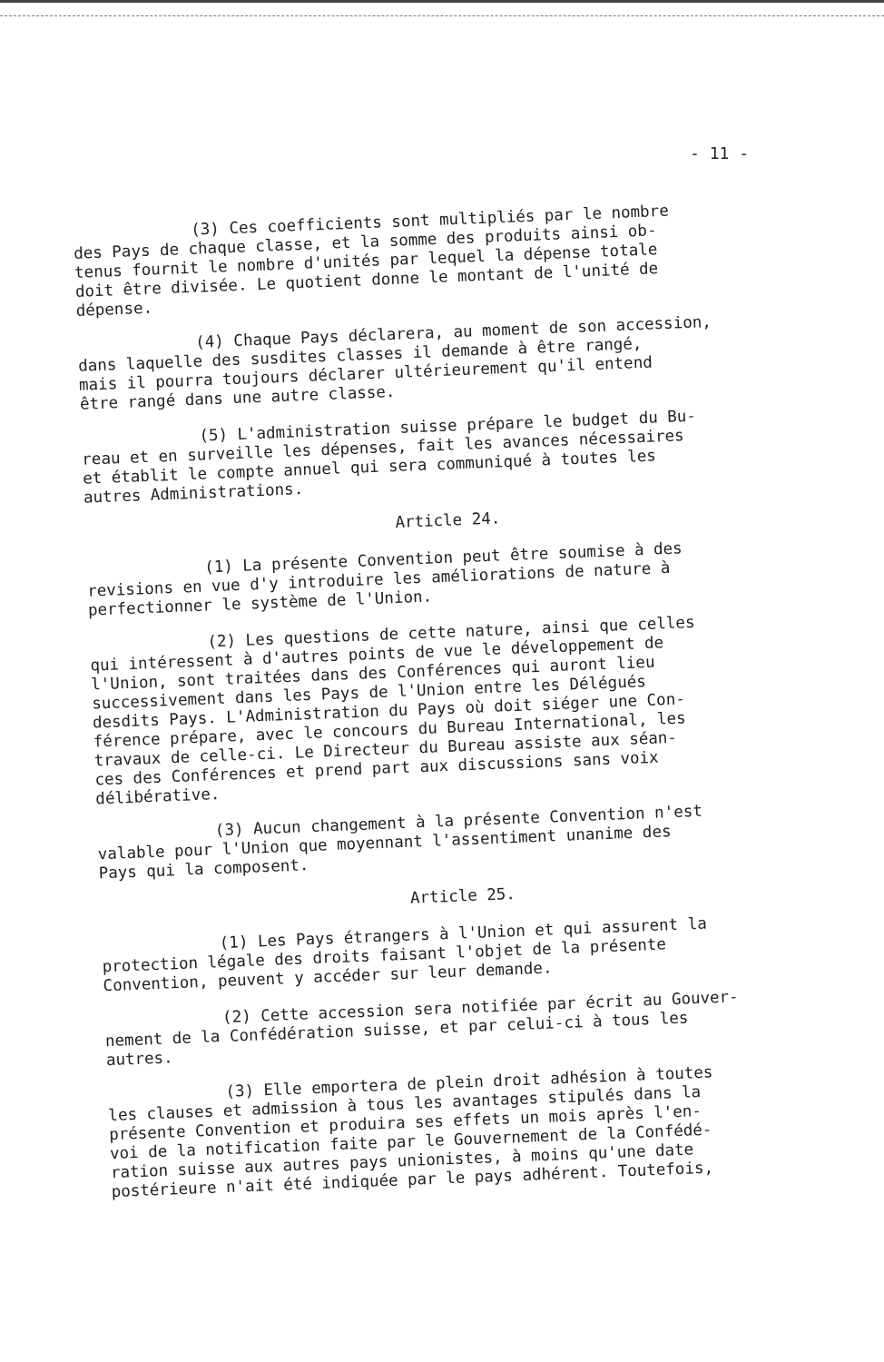- 11 -
(3) Ces coefficients sont multipliés par le nombre
des Pays de chaque classe, et la somme des produits ainsi ob-
tenus fournit le nombre d'unités par lequel la dépense totale
doit être divisée. Le quotient donne le montant de l'unité de
dépense.
(4) Chaque Pays déclarera, au moment de son accession,
dans laquelle des susdites classes il demande à être rangé,
mais il pourra toujours déclarer ultérieurement qu'il entend
être rangé dans une autre classe.
(5) L'administration suisse prépare le budget du Bu-
reau et en surveille les dépenses, fait les avances nécessaires
et établit le compte annuel qui sera communiqué à toutes les
autres Administrations.
Article 24.
(1) La présente Convention peut être soumise à des
revisions en vue d'y introduire les améliorations de nature à
perfectionner le système de l'Union.
(2) Les questions de cette nature, ainsi que celles
qui intéressent à d'autres points de vue le développement de
l'Union, sont traitées dans des Conférences qui auront lieu
successivement dans les Pays de l'Union entre les Délégués
desdits Pays. L'Administration du Pays où doit siéger une Con-
férence prépare, avec le concours du Bureau International, les
travaux de celle-ci. Le Directeur du Bureau assiste aux séan-
ces des Conférences et prend part aux discussions sans voix
délibérative.
(3) Aucun changement à la présente Convention n'est
valable pour l'Union que moyennant l'assentiment unanime des
Pays qui la composent.
Article 25.
(1) Les Pays étrangers à l'Union et qui assurent la
protection légale des droits faisant l'objet de la présente
Convention, peuvent y accéder sur leur demande.
(2) Cette accession sera notifiée par écrit au Gouver-
nement de la Confédération suisse, et par celui-ci à tous les
autres.
(3) Elle emportera de plein droit adhésion à toutes
les clauses et admission à tous les avantages stipulés dans la
présente Convention et produira ses effets un mois après l'en-
voi de la notification faite par le Gouvernement de la Confédé-
ration suisse aux autres pays unionistes, à moins qu'une date
postérieure n'ait été indiquée par le pays adhérent. Toutefois,